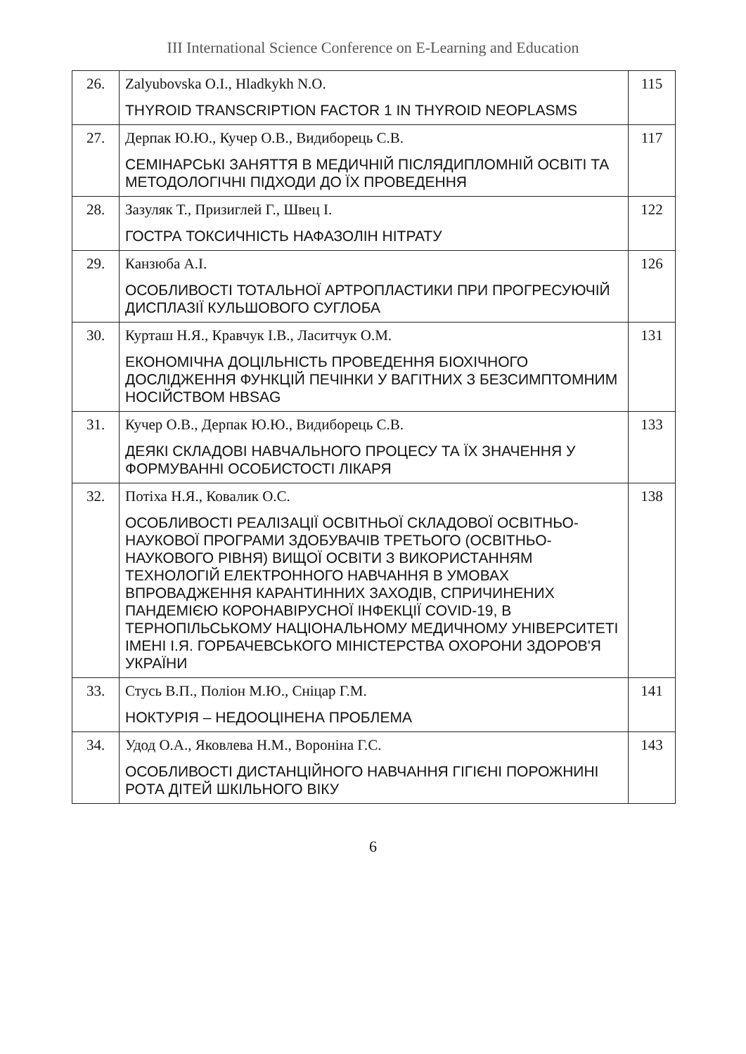III International Science Conference on E-Learning and Education
| 26. | Zalyubovska O.I., Hladkykh N.O. THYROID TRANSCRIPTION FACTOR 1 IN THYROID NEOPLASMS | 115 |
| 27. | Дерпак Ю.Ю., Кучер О.В., Видиборець С.В. СЕМІНАРСЬКІ ЗАНЯТТЯ В МЕДИЧНІЙ ПІСЛЯДИПЛОМНІЙ ОСВІТІ ТА МЕТОДОЛОГІЧНІ ПІДХОДИ ДО ЇХ ПРОВЕДЕННЯ | 117 |
| 28. | Зазуляк Т., Призиглей Г., Швец І. ГОСТРА ТОКСИЧНІСТЬ НАФАЗОЛІН НІТРАТУ | 122 |
| 29. | Канзюба А.І. ОСОБЛИВОСТІ ТОТАЛЬНОЇ АРТРОПЛАСТИКИ ПРИ ПРОГРЕСУЮЧІЙ ДИСПЛАЗІЇ КУЛЬШОВОГО СУГЛОБА | 126 |
| 30. | Курташ Н.Я., Кравчук І.В., Ласитчук О.М. ЕКОНОМІЧНА ДОЦІЛЬНІСТЬ ПРОВЕДЕННЯ БІОХІЧНОГО ДОСЛІДЖЕННЯ ФУНКЦІЙ ПЕЧІНКИ У ВАГІТНИХ З БЕЗСИМПТОМНИМ НОСІЙСТВОМ HBSAG | 131 |
| 31. | Кучер О.В., Дерпак Ю.Ю., Видиборець С.В. ДЕЯКІ СКЛАДОВІ НАВЧАЛЬНОГО ПРОЦЕСУ ТА ЇХ ЗНАЧЕННЯ У ФОРМУВАННІ ОСОБИСТОСТІ ЛІКАРЯ | 133 |
| 32. | Потіха Н.Я., Ковалик О.С. ОСОБЛИВОСТІ РЕАЛІЗАЦІЇ ОСВІТНЬОЇ СКЛАДОВОЇ ОСВІТНЬО-НАУКОВОЇ ПРОГРАМИ ЗДОБУВАЧІВ ТРЕТЬОГО (ОСВІТНЬО-НАУКОВОГО РІВНЯ) ВИЩОЇ ОСВІТИ З ВИКОРИСТАННЯМ ТЕХНОЛОГІЙ ЕЛЕКТРОННОГО НАВЧАННЯ В УМОВАХ ВПРОВАДЖЕННЯ КАРАНТИННИХ ЗАХОДІВ, СПРИЧИНЕНИХ ПАНДЕМІЄЮ КОРОНАВІРУСНОЇ ІНФЕКЦІЇ COVID-19, В ТЕРНОПІЛЬСЬКОМУ НАЦІОНАЛЬНОМУ МЕДИЧНОМУ УНІВЕРСИТЕТІ ІМЕНІ І.Я. ГОРБАЧЕВСЬКОГО МІНІСТЕРСТВА ОХОРОНИ ЗДОРОВ'Я УКРАЇНИ | 138 |
| 33. | Стусь В.П., Поліон М.Ю., Сніцар Г.М. НОКТУРІЯ – НЕДООЦІНЕНА ПРОБЛЕМА | 141 |
| 34. | Удод О.А., Яковлева Н.М., Вороніна Г.С. ОСОБЛИВОСТІ ДИСТАНЦІЙНОГО НАВЧАННЯ ГІГІЄНІ ПОРОЖНИНІ РОТА ДІТЕЙ ШКІЛЬНОГО ВІКУ | 143 |
6